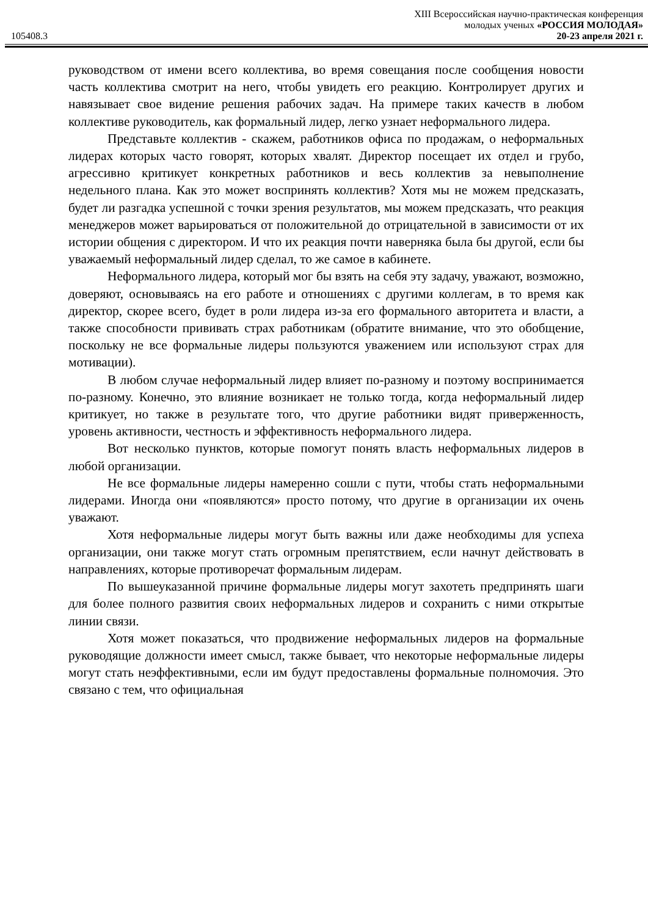XIII Всероссийская научно-практическая конференция
молодых ученых «РОССИЯ МОЛОДАЯ»
105408.3 20-23 апреля 2021 г.
руководством от имени всего коллектива, во время совещания после сообщения новости часть коллектива смотрит на него, чтобы увидеть его реакцию. Контролирует других и навязывает свое видение решения рабочих задач. На примере таких качеств в любом коллективе руководитель, как формальный лидер, легко узнает неформального лидера.
Представьте коллектив - скажем, работников офиса по продажам, о неформальных лидерах которых часто говорят, которых хвалят. Директор посещает их отдел и грубо, агрессивно критикует конкретных работников и весь коллектив за невыполнение недельного плана. Как это может воспринять коллектив? Хотя мы не можем предсказать, будет ли разгадка успешной с точки зрения результатов, мы можем предсказать, что реакция менеджеров может варьироваться от положительной до отрицательной в зависимости от их истории общения с директором. И что их реакция почти наверняка была бы другой, если бы уважаемый неформальный лидер сделал, то же самое в кабинете.
Неформального лидера, который мог бы взять на себя эту задачу, уважают, возможно, доверяют, основываясь на его работе и отношениях с другими коллегам, в то время как директор, скорее всего, будет в роли лидера из-за его формального авторитета и власти, а также способности прививать страх работникам (обратите внимание, что это обобщение, поскольку не все формальные лидеры пользуются уважением или используют страх для мотивации).
В любом случае неформальный лидер влияет по-разному и поэтому воспринимается по-разному. Конечно, это влияние возникает не только тогда, когда неформальный лидер критикует, но также в результате того, что другие работники видят приверженность, уровень активности, честность и эффективность неформального лидера.
Вот несколько пунктов, которые помогут понять власть неформальных лидеров в любой организации.
Не все формальные лидеры намеренно сошли с пути, чтобы стать неформальными лидерами. Иногда они «появляются» просто потому, что другие в организации их очень уважают.
Хотя неформальные лидеры могут быть важны или даже необходимы для успеха организации, они также могут стать огромным препятствием, если начнут действовать в направлениях, которые противоречат формальным лидерам.
По вышеуказанной причине формальные лидеры могут захотеть предпринять шаги для более полного развития своих неформальных лидеров и сохранить с ними открытые линии связи.
Хотя может показаться, что продвижение неформальных лидеров на формальные руководящие должности имеет смысл, также бывает, что некоторые неформальные лидеры могут стать неэффективными, если им будут предоставлены формальные полномочия. Это связано с тем, что официальная